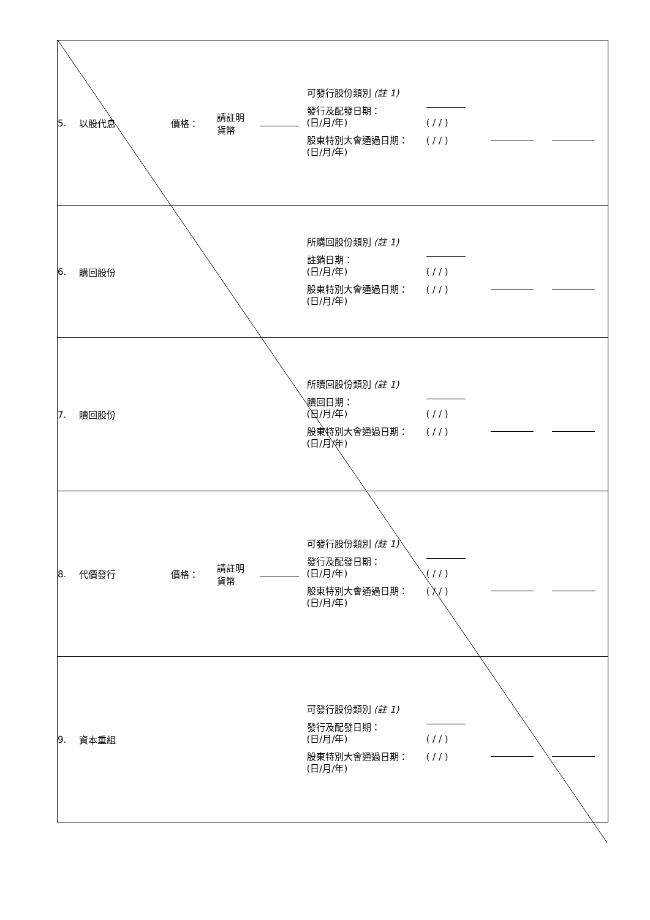| 5. | 以股代息 | 價格： | 請註明 貨幣 | | 可發行股份類別 (註 1) 發行及配發日期： (日/月/年) 股東特別大會通過日期： (日/月/年) | ( / / ) ( / / ) | | |
| 6. | 購回股份 | | | | 所購回股份類別 (註 1) 註銷日期： (日/月/年) 股東特別大會通過日期： (日/月/年) | ( / / ) ( / / ) | | |
| 7. | 贖回股份 | | | | 所贖回股份類別 (註 1) 贖回日期： (日/月/年) 股東特別大會通過日期： (日/月/年) | ( / / ) ( / / ) | | |
| 8. | 代價發行 | 價格： | 請註明 貨幣 | | 可發行股份類別 (註 1) 發行及配發日期： (日/月/年) 股東特別大會通過日期： (日/月/年) | ( / / ) ( / / ) | | |
| 9. | 資本重組 | | | | 可發行股份類別 (註 1) 發行及配發日期： (日/月/年) 股東特別大會通過日期： (日/月/年) | ( / / ) ( / / ) | | |